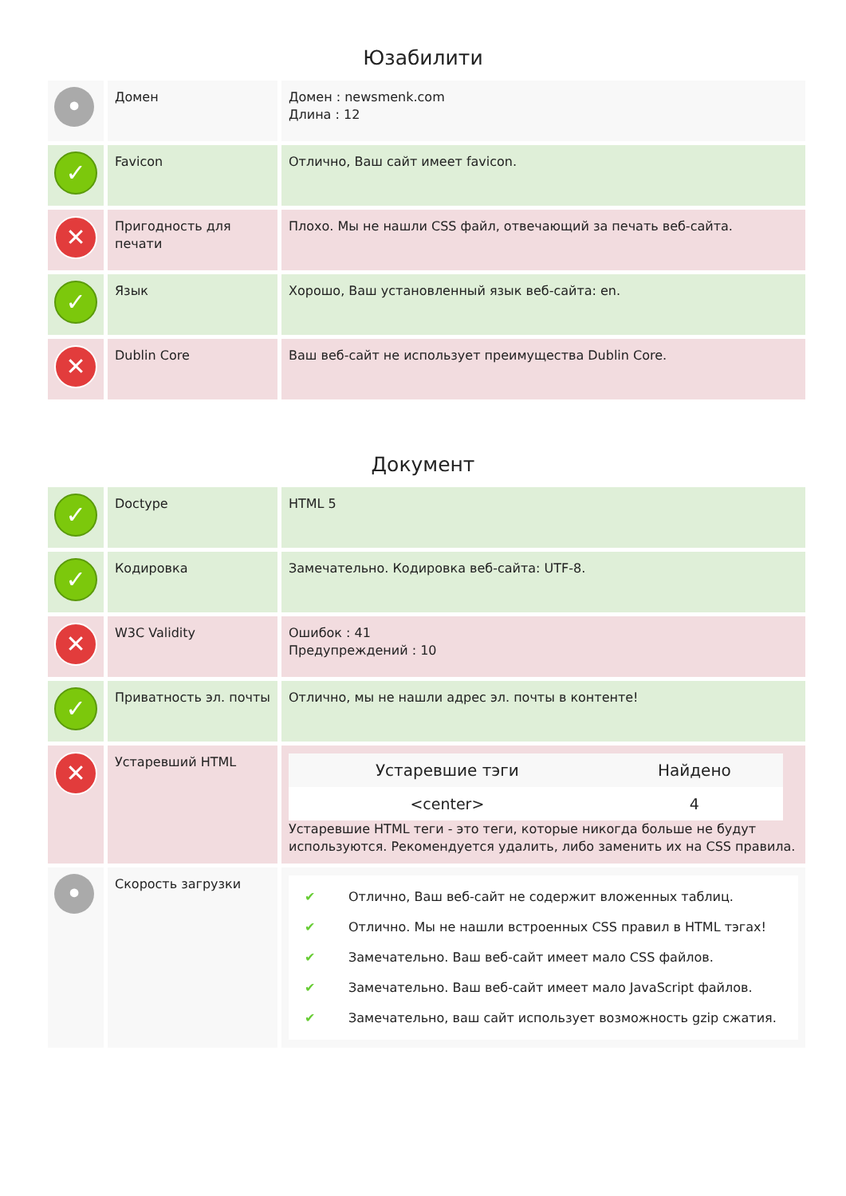Юзабилити
| • | Домен | Домен : newsmenk.com Длина : 12 |
| ✓ | Favicon | Отлично, Ваш сайт имеет favicon. |
| ✕ | Пригодность для печати | Плохо. Мы не нашли CSS файл, отвечающий за печать веб-сайта. |
| ✓ | Язык | Хорошо, Ваш установленный язык веб-сайта: en. |
| ✕ | Dublin Core | Ваш веб-сайт не использует преимущества Dublin Core. |
Документ
| ✓ | Doctype | HTML 5 |
| ✓ | Кодировка | Замечательно. Кодировка веб-сайта: UTF-8. |
| ✕ | W3C Validity | Ошибок : 41 Предупреждений : 10 |
| ✓ | Приватность эл. почты | Отлично, мы не нашли адрес эл. почты в контенте! |
| ✕ | Устаревший HTML | / Устаревшие тэги / Найдено / / --- / --- / / <center> / 4 / Устаревшие HTML теги - это теги, которые никогда больше не будут используются. Рекомендуется удалить, либо заменить их на CSS правила. |
| • | Скорость загрузки | ✔ Отлично, Ваш веб-сайт не содержит вложенных таблиц. ✔ Отлично. Мы не нашли встроенных CSS правил в HTML тэгах! ✔ Замечательно. Ваш веб-сайт имеет мало CSS файлов. ✔ Замечательно. Ваш веб-сайт имеет мало JavaScript файлов. ✔ Замечательно, ваш сайт использует возможность gzip сжатия. |